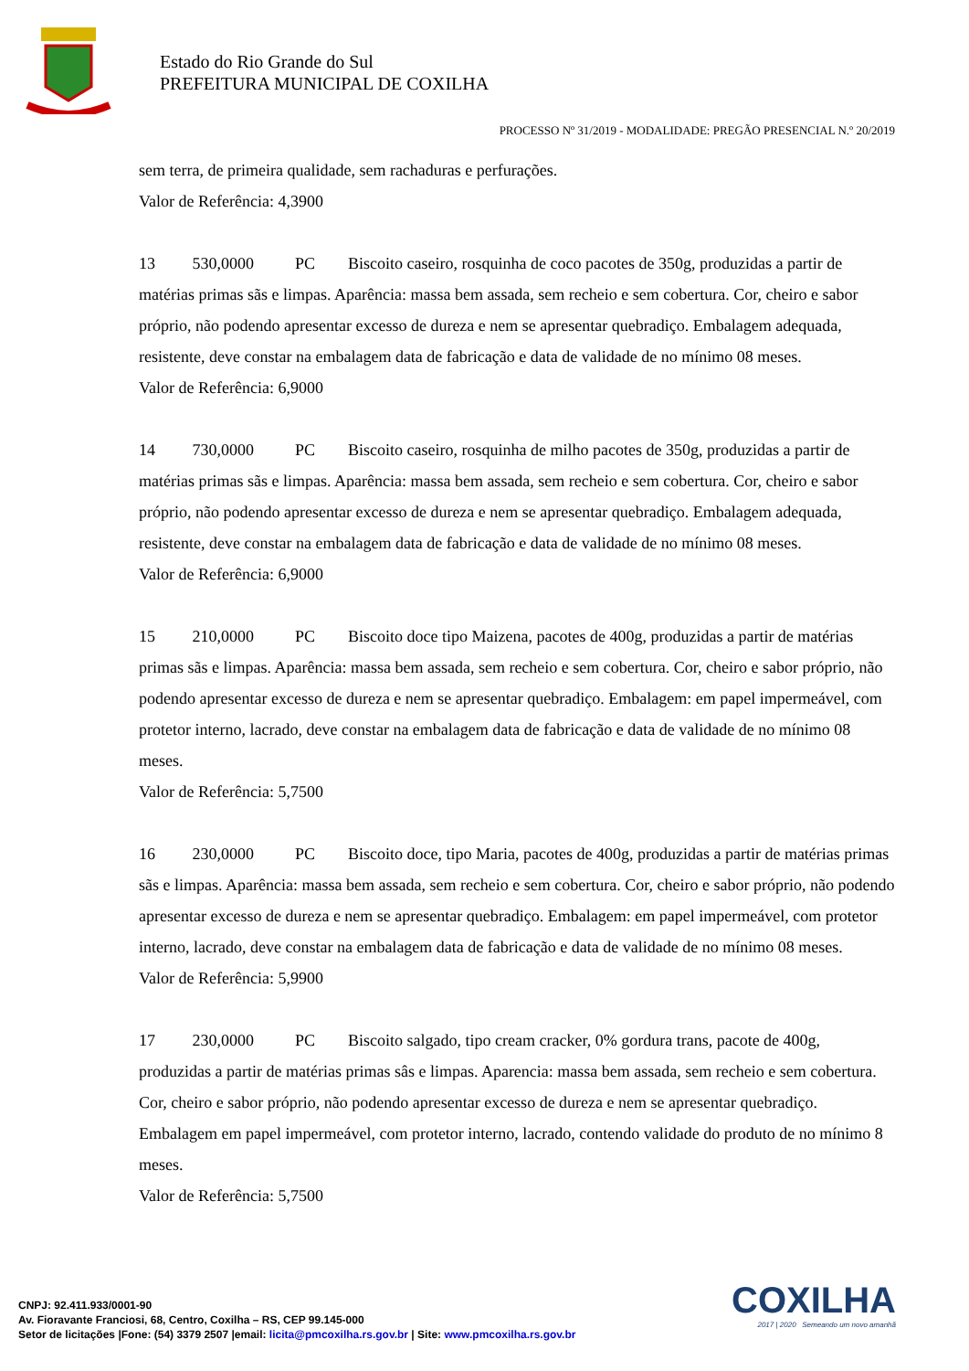Estado do Rio Grande do Sul
PREFEITURA MUNICIPAL DE COXILHA
PROCESSO Nº 31/2019 - MODALIDADE: PREGÃO PRESENCIAL N.º 20/2019
sem terra, de primeira qualidade, sem rachaduras e perfurações.
Valor de Referência: 4,3900
13 530,0000 PC Biscoito caseiro, rosquinha de coco pacotes de 350g, produzidas a partir de matérias primas sãs e limpas. Aparência: massa bem assada, sem recheio e sem cobertura. Cor, cheiro e sabor próprio, não podendo apresentar excesso de dureza e nem se apresentar quebradiço. Embalagem adequada, resistente, deve constar na embalagem data de fabricação e data de validade de no mínimo 08 meses.
Valor de Referência: 6,9000
14 730,0000 PC Biscoito caseiro, rosquinha de milho pacotes de 350g, produzidas a partir de matérias primas sãs e limpas. Aparência: massa bem assada, sem recheio e sem cobertura. Cor, cheiro e sabor próprio, não podendo apresentar excesso de dureza e nem se apresentar quebradiço. Embalagem adequada, resistente, deve constar na embalagem data de fabricação e data de validade de no mínimo 08 meses.
Valor de Referência: 6,9000
15 210,0000 PC Biscoito doce tipo Maizena, pacotes de 400g, produzidas a partir de matérias primas sãs e limpas. Aparência: massa bem assada, sem recheio e sem cobertura. Cor, cheiro e sabor próprio, não podendo apresentar excesso de dureza e nem se apresentar quebradiço. Embalagem: em papel impermeável, com protetor interno, lacrado, deve constar na embalagem data de fabricação e data de validade de no mínimo 08 meses.
Valor de Referência: 5,7500
16 230,0000 PC Biscoito doce, tipo Maria, pacotes de 400g, produzidas a partir de matérias primas sãs e limpas. Aparência: massa bem assada, sem recheio e sem cobertura. Cor, cheiro e sabor próprio, não podendo apresentar excesso de dureza e nem se apresentar quebradiço. Embalagem: em papel impermeável, com protetor interno, lacrado, deve constar na embalagem data de fabricação e data de validade de no mínimo 08 meses.
Valor de Referência: 5,9900
17 230,0000 PC Biscoito salgado, tipo cream cracker, 0% gordura trans, pacote de 400g, produzidas a partir de matérias primas sâs e limpas. Aparencia: massa bem assada, sem recheio e sem cobertura. Cor, cheiro e sabor próprio, não podendo apresentar excesso de dureza e nem se apresentar quebradiço. Embalagem em papel impermeável, com protetor interno, lacrado, contendo validade do produto de no mínimo 8 meses.
Valor de Referência: 5,7500
CNPJ: 92.411.933/0001-90
Av. Fioravante Franciosi, 68, Centro, Coxilha – RS, CEP 99.145-000
Setor de licitações |Fone: (54) 3379 2507 |email: licita@pmcoxilha.rs.gov.br | Site: www.pmcoxilha.rs.gov.br
COXILHA
2017 | 2020 Semeando um novo amanhã